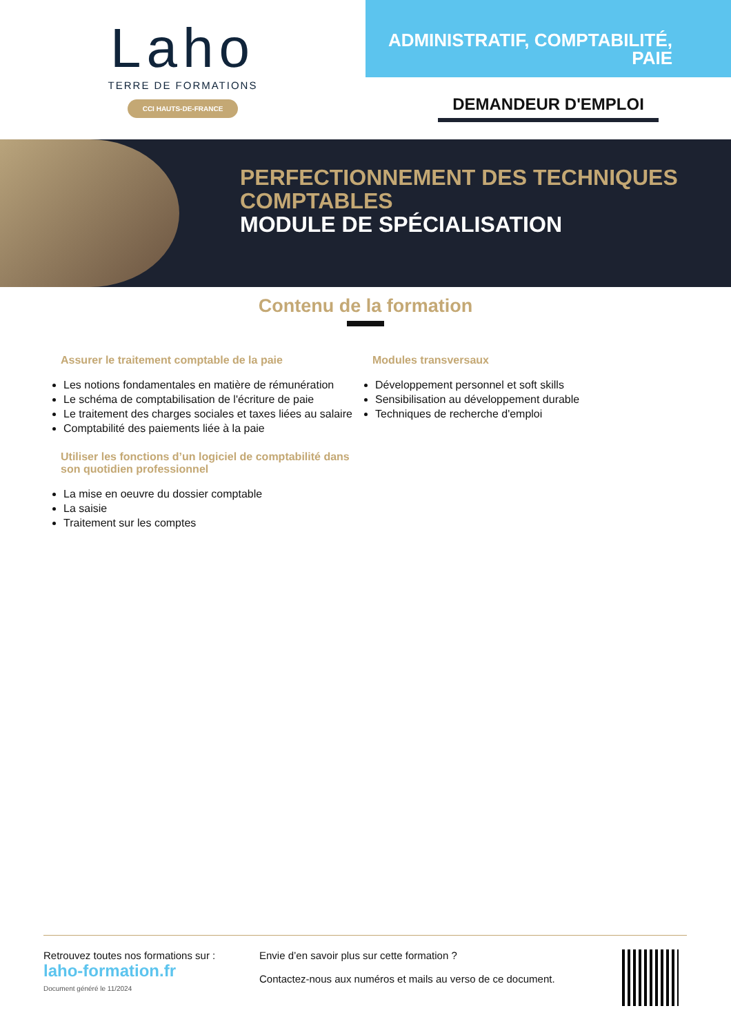Laho
TERRE DE FORMATIONS
CCI HAUTS-DE-FRANCE
ADMINISTRATIF, COMPTABILITÉ,
PAIE
DEMANDEUR D'EMPLOI
PERFECTIONNEMENT DES TECHNIQUES
COMPTABLES
MODULE DE SPÉCIALISATION
Contenu de la formation
Assurer le traitement comptable de la paie
Les notions fondamentales en matière de rémunération
Le schéma de comptabilisation de l'écriture de paie
Le traitement des charges sociales et taxes liées au salaire
Comptabilité des paiements liée à la paie
Utiliser les fonctions d’un logiciel de comptabilité dans son quotidien professionnel
La mise en oeuvre du dossier comptable
La saisie
Traitement sur les comptes
Modules transversaux
Développement personnel et soft skills
Sensibilisation au développement durable
Techniques de recherche d'emploi
Retrouvez toutes nos formations sur :
laho-formation.fr
Document généré le 11/2024
Envie d’en savoir plus sur cette formation ?
Contactez-nous aux numéros et mails au verso de ce document.